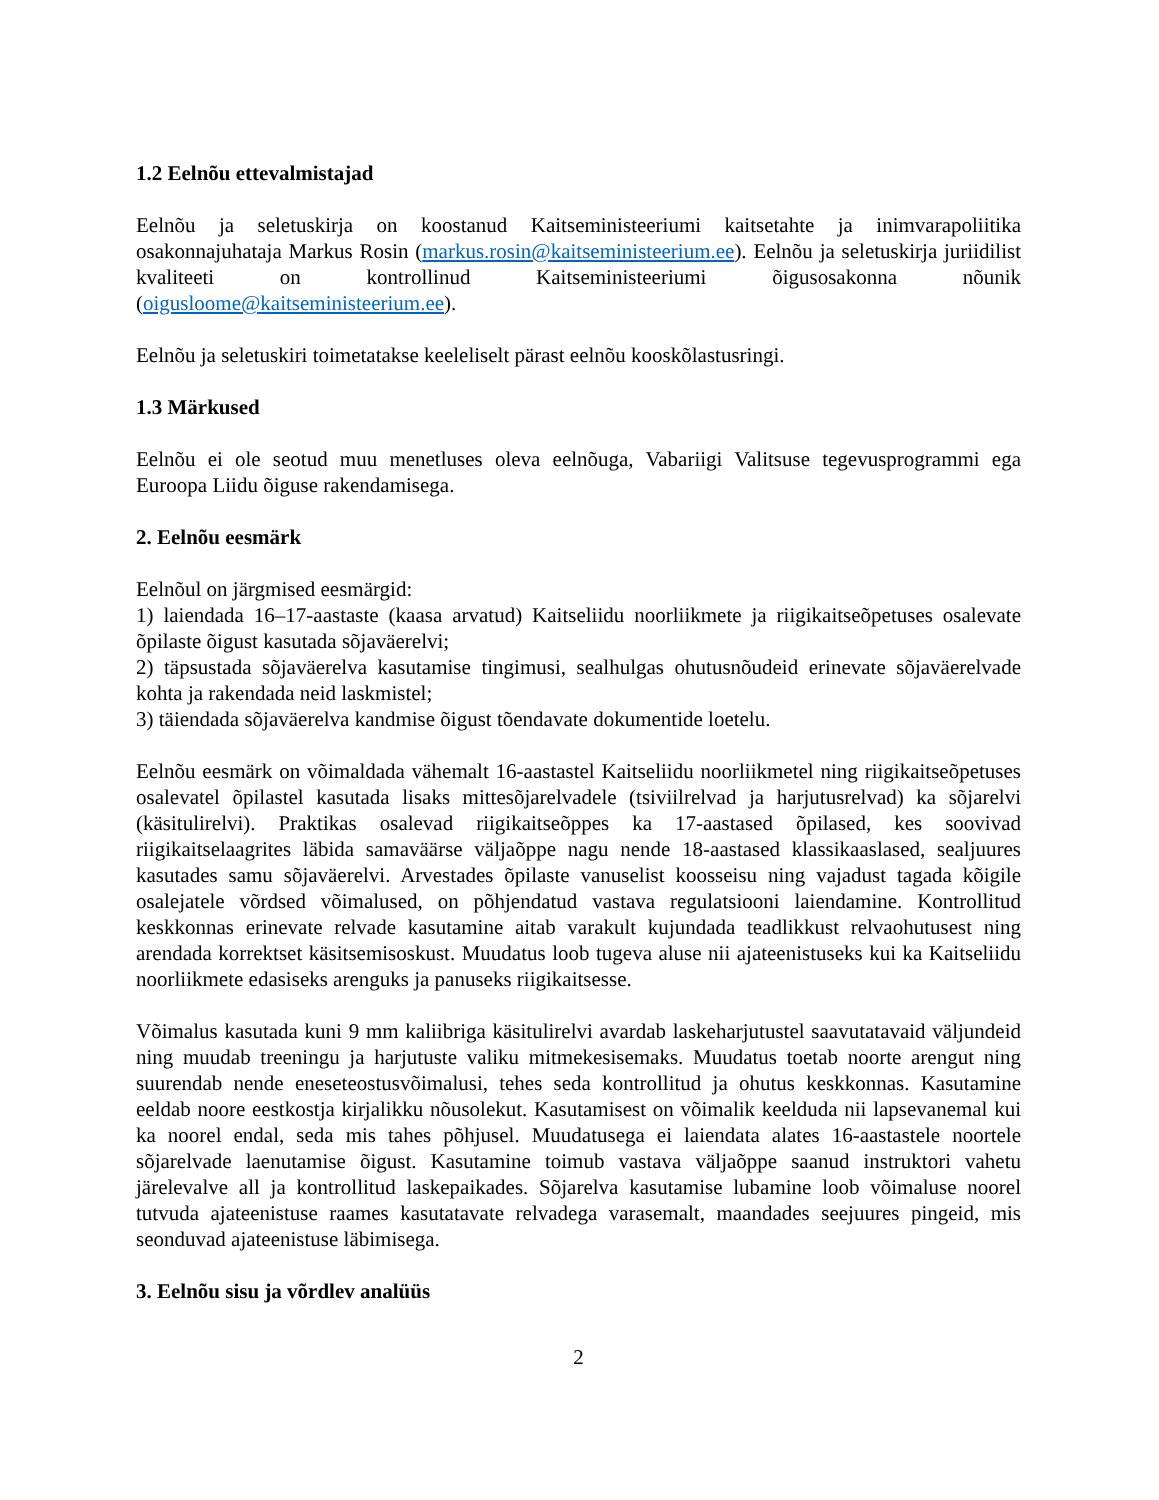1.2 Eelnõu ettevalmistajad
Eelnõu ja seletuskirja on koostanud Kaitseministeeriumi kaitsetahte ja inimvarapoliitika osakonnajuhataja Markus Rosin (markus.rosin@kaitseministeerium.ee). Eelnõu ja seletuskirja juriidilist kvaliteeti on kontrollinud Kaitseministeeriumi õigusosakonna nõunik (oigusloome@kaitseministeerium.ee).
Eelnõu ja seletuskiri toimetatakse keeleliselt pärast eelnõu kooskõlastusringi.
1.3 Märkused
Eelnõu ei ole seotud muu menetluses oleva eelnõuga, Vabariigi Valitsuse tegevusprogrammi ega Euroopa Liidu õiguse rakendamisega.
2. Eelnõu eesmärk
Eelnõul on järgmised eesmärgid:
1) laiendada 16–17-aastaste (kaasa arvatud) Kaitseliidu noorliikmete ja riigikaitseõpetuses osalevate õpilaste õigust kasutada sõjaväerelvi;
2) täpsustada sõjaväerelva kasutamise tingimusi, sealhulgas ohutusnõudeid erinevate sõjaväerelvade kohta ja rakendada neid laskmistel;
3) täiendada sõjaväerelva kandmise õigust tõendavate dokumentide loetelu.
Eelnõu eesmärk on võimaldada vähemalt 16-aastastel Kaitseliidu noorliikmetel ning riigikaitseõpetuses osalevatel õpilastel kasutada lisaks mittesõjarelvadele (tsiviilrelvad ja harjutusrelvad) ka sõjarelvi (käsitulirelvi). Praktikas osalevad riigikaitseõppes ka 17-aastased õpilased, kes soovivad riigikaitselaagrites läbida samaväärse väljaõppe nagu nende 18-aastased klassikaaslased, sealjuures kasutades samu sõjaväerelvi. Arvestades õpilaste vanuselist koosseisu ning vajadust tagada kõigile osalejatele võrdsed võimalused, on põhjendatud vastava regulatsiooni laiendamine. Kontrollitud keskkonnas erinevate relvade kasutamine aitab varakult kujundada teadlikkust relvaohutusest ning arendada korrektset käsitsemisoskust. Muudatus loob tugeva aluse nii ajateenistuseks kui ka Kaitseliidu noorliikmete edasiseks arenguks ja panuseks riigikaitsesse.
Võimalus kasutada kuni 9 mm kaliibriga käsitulirelvi avardab laskeharjutustel saavutatavaid väljundeid ning muudab treeningu ja harjutuste valiku mitmekesisemaks. Muudatus toetab noorte arengut ning suurendab nende eneseteostusvõimalusi, tehes seda kontrollitud ja ohutus keskkonnas. Kasutamine eeldab noore eestkostja kirjalikku nõusolekut. Kasutamisest on võimalik keelduda nii lapsevanemal kui ka noorel endal, seda mis tahes põhjusel. Muudatusega ei laiendata alates 16-aastastele noortele sõjarelvade laenutamise õigust. Kasutamine toimub vastava väljaõppe saanud instruktori vahetu järelevalve all ja kontrollitud laskepaikades. Sõjarelva kasutamise lubamine loob võimaluse noorel tutvuda ajateenistuse raames kasutatavate relvadega varasemalt, maandades seejuures pingeid, mis seonduvad ajateenistuse läbimisega.
3. Eelnõu sisu ja võrdlev analüüs
2